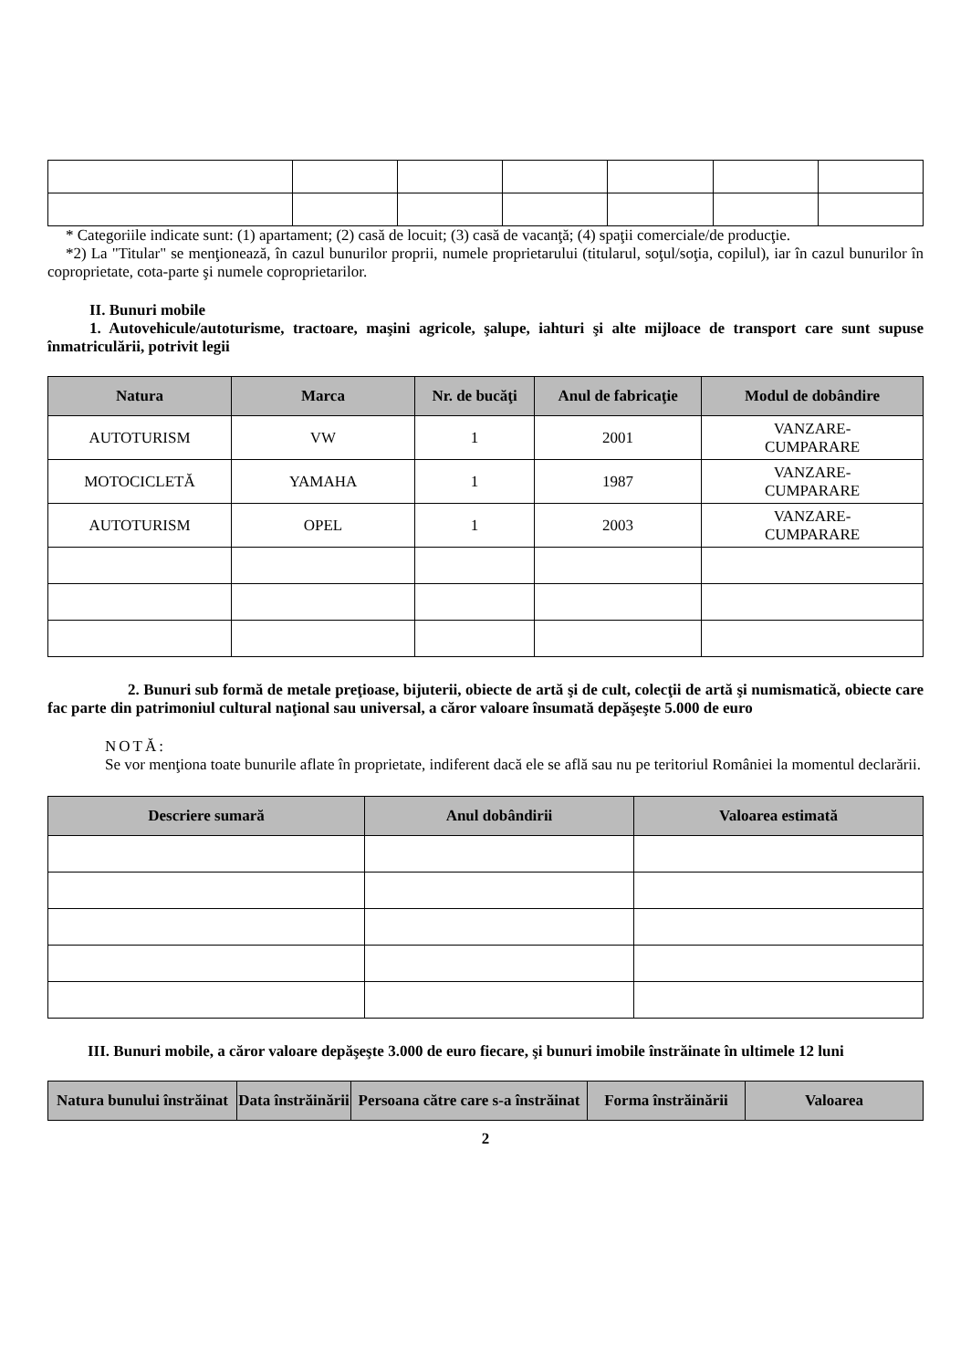* Categoriile indicate sunt: (1) apartament; (2) casă de locuit; (3) casă de vacanţă; (4) spaţii comerciale/de producţie.
*2) La "Titular" se menţionează, în cazul bunurilor proprii, numele proprietarului (titularul, soţul/soţia, copilul), iar în cazul bunurilor în coproprietate, cota-parte şi numele coproprietarilor.
II. Bunuri mobile
1. Autovehicule/autoturisme, tractoare, maşini agricole, şalupe, iahturi şi alte mijloace de transport care sunt supuse înmatriculării, potrivit legii
| Natura | Marca | Nr. de bucăţi | Anul de fabricaţie | Modul de dobândire |
| --- | --- | --- | --- | --- |
| AUTOTURISM | VW | 1 | 2001 | VANZARE- CUMPARARE |
| MOTOCICLETĂ | YAMAHA | 1 | 1987 | VANZARE- CUMPARARE |
| AUTOTURISM | OPEL | 1 | 2003 | VANZARE- CUMPARARE |
2. Bunuri sub formă de metale preţioase, bijuterii, obiecte de artă şi de cult, colecţii de artă şi numismatică, obiecte care fac parte din patrimoniul cultural naţional sau universal, a căror valoare însumată depăşeşte 5.000 de euro
NOTĂ:
Se vor menţiona toate bunurile aflate în proprietate, indiferent dacă ele se află sau nu pe teritoriul României la momentul declarării.
| Descriere sumară | Anul dobândirii | Valoarea estimată |
| --- | --- | --- |
III. Bunuri mobile, a căror valoare depăşeşte 3.000 de euro fiecare, şi bunuri imobile înstrăinate în ultimele 12 luni
| Natura bunului înstrăinat | Data înstrăinării | Persoana către care s-a înstrăinat | Forma înstrăinării | Valoarea |
| --- | --- | --- | --- | --- |
2